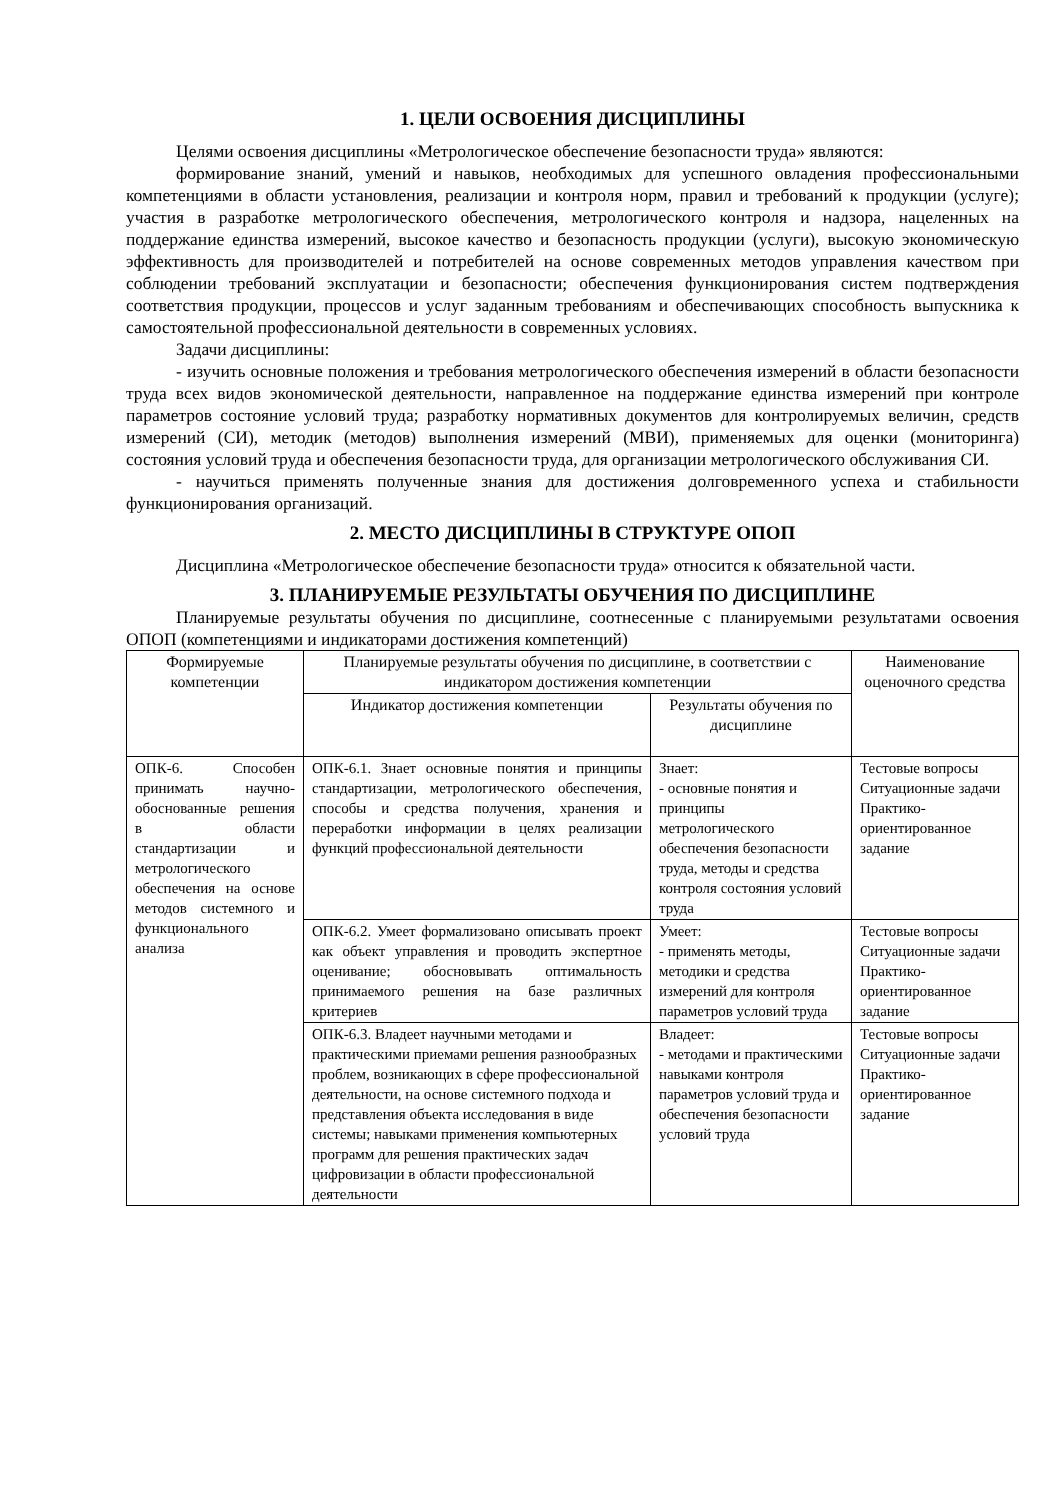1. ЦЕЛИ ОСВОЕНИЯ ДИСЦИПЛИНЫ
Целями освоения дисциплины «Метрологическое обеспечение безопасности труда» являются:
формирование знаний, умений и навыков, необходимых для успешного овладения профессиональными компетенциями в области установления, реализации и контроля норм, правил и требований к продукции (услуге); участия в разработке метрологического обеспечения, метрологического контроля и надзора, нацеленных на поддержание единства измерений, высокое качество и безопасность продукции (услуги), высокую экономическую эффективность для производителей и потребителей на основе современных методов управления качеством при соблюдении требований эксплуатации и безопасности; обеспечения функционирования систем подтверждения соответствия продукции, процессов и услуг заданным требованиям и обеспечивающих способность выпускника к самостоятельной профессиональной деятельности в современных условиях.
Задачи дисциплины:
- изучить основные положения и требования метрологического обеспечения измерений в области безопасности труда всех видов экономической деятельности, направленное на поддержание единства измерений при контроле параметров состояние условий труда; разработку нормативных документов для контролируемых величин, средств измерений (СИ), методик (методов) выполнения измерений (МВИ), применяемых для оценки (мониторинга) состояния условий труда и обеспечения безопасности труда, для организации метрологического обслуживания СИ.
- научиться применять полученные знания для достижения долговременного успеха и стабильности функционирования организаций.
2. МЕСТО ДИСЦИПЛИНЫ В СТРУКТУРЕ ОПОП
Дисциплина «Метрологическое обеспечение безопасности труда» относится к обязательной части.
3. ПЛАНИРУЕМЫЕ РЕЗУЛЬТАТЫ ОБУЧЕНИЯ ПО ДИСЦИПЛИНЕ
Планируемые результаты обучения по дисциплине, соотнесенные с планируемыми результатами освоения ОПОП (компетенциями и индикаторами достижения компетенций)
| Формируемые компетенции | Планируемые результаты обучения по дисциплине, в соответствии с индикатором достижения компетенции | | Наименование оценочного средства |
| --- | --- | --- | --- |
| | Индикатор достижения компетенции | Результаты обучения по дисциплине | |
| ОПК-6. Способен принимать научно-обоснованные решения в области стандартизации и метрологического обеспечения на основе методов системного и функционального анализа | ОПК-6.1. Знает основные понятия и принципы стандартизации, метрологического обеспечения, способы и средства получения, хранения и переработки информации в целях реализации функций профессиональной деятельности | Знает: - основные понятия и принципы метрологического обеспечения безопасности труда, методы и средства контроля состояния условий труда | Тестовые вопросы Ситуационные задачи Практико-ориентированное задание |
| | ОПК-6.2. Умеет формализовано описывать проект как объект управления и проводить экспертное оценивание; обосновывать оптимальность принимаемого решения на базе различных критериев | Умеет: - применять методы, методики и средства измерений для контроля параметров условий труда | Тестовые вопросы Ситуационные задачи Практико-ориентированное задание |
| | ОПК-6.3. Владеет научными методами и практическими приемами решения разнообразных проблем, возникающих в сфере профессиональной деятельности, на основе системного подхода и представления объекта исследования в виде системы; навыками применения компьютерных программ для решения практических задач цифровизации в области профессиональной деятельности | Владеет: - методами и практическими навыками контроля параметров условий труда и обеспечения безопасности условий труда | Тестовые вопросы Ситуационные задачи Практико-ориентированное задание |